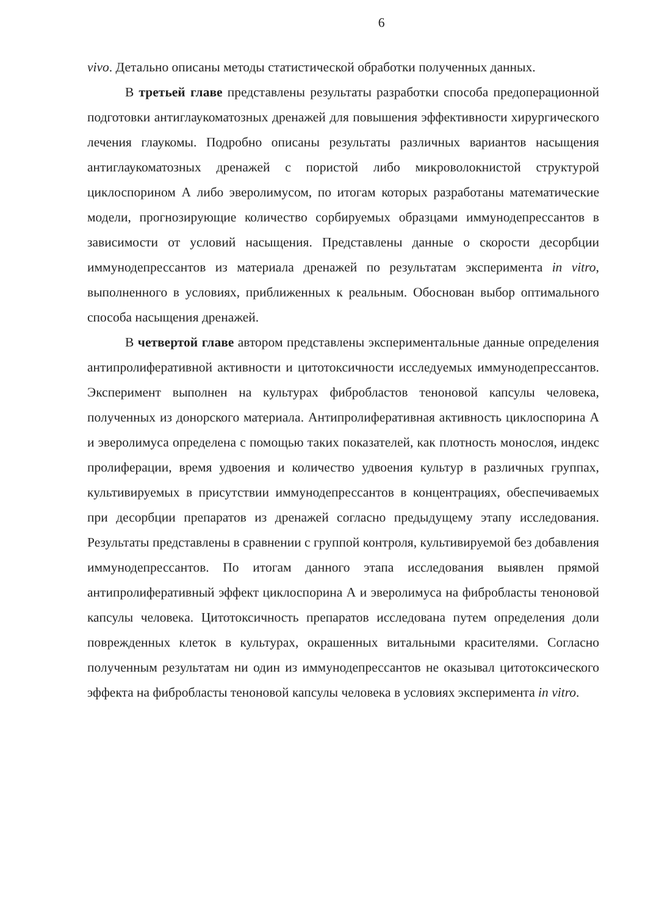6
vivo. Детально описаны методы статистической обработки полученных данных.
В третьей главе представлены результаты разработки способа предоперационной подготовки антиглаукоматозных дренажей для повышения эффективности хирургического лечения глаукомы. Подробно описаны результаты различных вариантов насыщения антиглаукоматозных дренажей с пористой либо микроволокнистой структурой циклоспорином А либо эверолимусом, по итогам которых разработаны математические модели, прогнозирующие количество сорбируемых образцами иммунодепрессантов в зависимости от условий насыщения. Представлены данные о скорости десорбции иммунодепрессантов из материала дренажей по результатам эксперимента in vitro, выполненного в условиях, приближенных к реальным. Обоснован выбор оптимального способа насыщения дренажей.
В четвертой главе автором представлены экспериментальные данные определения антипролиферативной активности и цитотоксичности исследуемых иммунодепрессантов. Эксперимент выполнен на культурах фибробластов теноновой капсулы человека, полученных из донорского материала. Антипролиферативная активность циклоспорина А и эверолимуса определена с помощью таких показателей, как плотность монослоя, индекс пролиферации, время удвоения и количество удвоения культур в различных группах, культивируемых в присутствии иммунодепрессантов в концентрациях, обеспечиваемых при десорбции препаратов из дренажей согласно предыдущему этапу исследования. Результаты представлены в сравнении с группой контроля, культивируемой без добавления иммунодепрессантов. По итогам данного этапа исследования выявлен прямой антипролиферативный эффект циклоспорина А и эверолимуса на фибробласты теноновой капсулы человека. Цитотоксичность препаратов исследована путем определения доли поврежденных клеток в культурах, окрашенных витальными красителями. Согласно полученным результатам ни один из иммунодепрессантов не оказывал цитотоксического эффекта на фибробласты теноновой капсулы человека в условиях эксперимента in vitro.